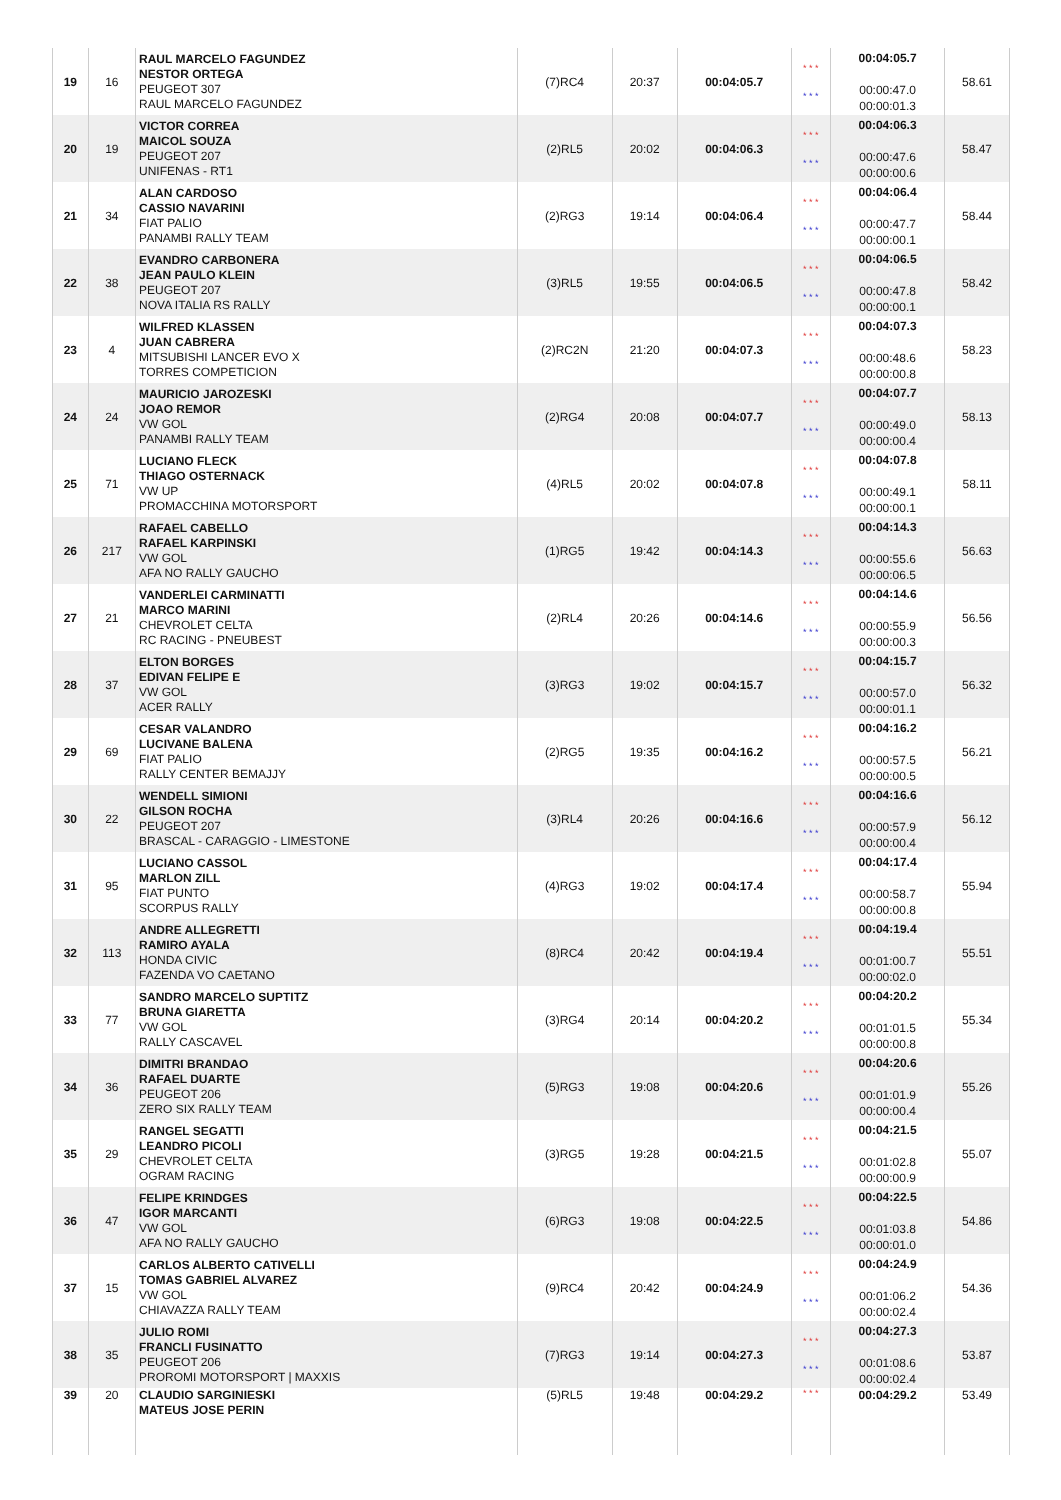| 19 | 16 | RAUL MARCELO FAGUNDEZ NESTOR ORTEGA PEUGEOT 307 RAUL MARCELO FAGUNDEZ | (7)RC4 | 20:37 | 00:04:05.7 | * * * * * * | 00:04:05.7 00:00:47.0 00:00:01.3 | 58.61 |
| 20 | 19 | VICTOR CORREA MAICOL SOUZA PEUGEOT 207 UNIFENAS - RT1 | (2)RL5 | 20:02 | 00:04:06.3 | * * * * * * | 00:04:06.3 00:00:47.6 00:00:00.6 | 58.47 |
| 21 | 34 | ALAN CARDOSO CASSIO NAVARINI FIAT PALIO PANAMBI RALLY TEAM | (2)RG3 | 19:14 | 00:04:06.4 | * * * * * * | 00:04:06.4 00:00:47.7 00:00:00.1 | 58.44 |
| 22 | 38 | EVANDRO CARBONERA JEAN PAULO KLEIN PEUGEOT 207 NOVA ITALIA RS RALLY | (3)RL5 | 19:55 | 00:04:06.5 | * * * * * * | 00:04:06.5 00:00:47.8 00:00:00.1 | 58.42 |
| 23 | 4 | WILFRED KLASSEN JUAN CABRERA MITSUBISHI LANCER EVO X TORRES COMPETICION | (2)RC2N | 21:20 | 00:04:07.3 | * * * * * * | 00:04:07.3 00:00:48.6 00:00:00.8 | 58.23 |
| 24 | 24 | MAURICIO JAROZESKI JOAO REMOR VW GOL PANAMBI RALLY TEAM | (2)RG4 | 20:08 | 00:04:07.7 | * * * * * * | 00:04:07.7 00:00:49.0 00:00:00.4 | 58.13 |
| 25 | 71 | LUCIANO FLECK THIAGO OSTERNACK VW UP PROMACCHINA MOTORSPORT | (4)RL5 | 20:02 | 00:04:07.8 | * * * * * * | 00:04:07.8 00:00:49.1 00:00:00.1 | 58.11 |
| 26 | 217 | RAFAEL CABELLO RAFAEL KARPINSKI VW GOL AFA NO RALLY GAUCHO | (1)RG5 | 19:42 | 00:04:14.3 | * * * * * * | 00:04:14.3 00:00:55.6 00:00:06.5 | 56.63 |
| 27 | 21 | VANDERLEI CARMINATTI MARCO MARINI CHEVROLET CELTA RC RACING - PNEUBEST | (2)RL4 | 20:26 | 00:04:14.6 | * * * * * * | 00:04:14.6 00:00:55.9 00:00:00.3 | 56.56 |
| 28 | 37 | ELTON BORGES EDIVAN FELIPE E VW GOL ACER RALLY | (3)RG3 | 19:02 | 00:04:15.7 | * * * * * * | 00:04:15.7 00:00:57.0 00:00:01.1 | 56.32 |
| 29 | 69 | CESAR VALANDRO LUCIVANE BALENA FIAT PALIO RALLY CENTER BEMAJJY | (2)RG5 | 19:35 | 00:04:16.2 | * * * * * * | 00:04:16.2 00:00:57.5 00:00:00.5 | 56.21 |
| 30 | 22 | WENDELL SIMIONI GILSON ROCHA PEUGEOT 207 BRASCAL - CARAGGIO - LIMESTONE | (3)RL4 | 20:26 | 00:04:16.6 | * * * * * * | 00:04:16.6 00:00:57.9 00:00:00.4 | 56.12 |
| 31 | 95 | LUCIANO CASSOL MARLON ZILL FIAT PUNTO SCORPUS RALLY | (4)RG3 | 19:02 | 00:04:17.4 | * * * * * * | 00:04:17.4 00:00:58.7 00:00:00.8 | 55.94 |
| 32 | 113 | ANDRE ALLEGRETTI RAMIRO AYALA HONDA CIVIC FAZENDA VO CAETANO | (8)RC4 | 20:42 | 00:04:19.4 | * * * * * * | 00:04:19.4 00:01:00.7 00:00:02.0 | 55.51 |
| 33 | 77 | SANDRO MARCELO SUPTITZ BRUNA GIARETTA VW GOL RALLY CASCAVEL | (3)RG4 | 20:14 | 00:04:20.2 | * * * * * * | 00:04:20.2 00:01:01.5 00:00:00.8 | 55.34 |
| 34 | 36 | DIMITRI BRANDAO RAFAEL DUARTE PEUGEOT 206 ZERO SIX RALLY TEAM | (5)RG3 | 19:08 | 00:04:20.6 | * * * * * * | 00:04:20.6 00:01:01.9 00:00:00.4 | 55.26 |
| 35 | 29 | RANGEL SEGATTI LEANDRO PICOLI CHEVROLET CELTA OGRAM RACING | (3)RG5 | 19:28 | 00:04:21.5 | * * * * * * | 00:04:21.5 00:01:02.8 00:00:00.9 | 55.07 |
| 36 | 47 | FELIPE KRINDGES IGOR MARCANTI VW GOL AFA NO RALLY GAUCHO | (6)RG3 | 19:08 | 00:04:22.5 | * * * * * * | 00:04:22.5 00:01:03.8 00:00:01.0 | 54.86 |
| 37 | 15 | CARLOS ALBERTO CATIVELLI TOMAS GABRIEL ALVAREZ VW GOL CHIAVAZZA RALLY TEAM | (9)RC4 | 20:42 | 00:04:24.9 | * * * * * * | 00:04:24.9 00:01:06.2 00:00:02.4 | 54.36 |
| 38 | 35 | JULIO ROMI FRANCLI FUSINATTO PEUGEOT 206 PROROMI MOTORSPORT / MAXXIS | (7)RG3 | 19:14 | 00:04:27.3 | * * * * * * | 00:04:27.3 00:01:08.6 00:00:02.4 | 53.87 |
| 39 | 20 | CLAUDIO SARGINIESKI MATEUS JOSE PERIN | (5)RL5 | 19:48 | 00:04:29.2 | * * * | 00:04:29.2 | 53.49 |